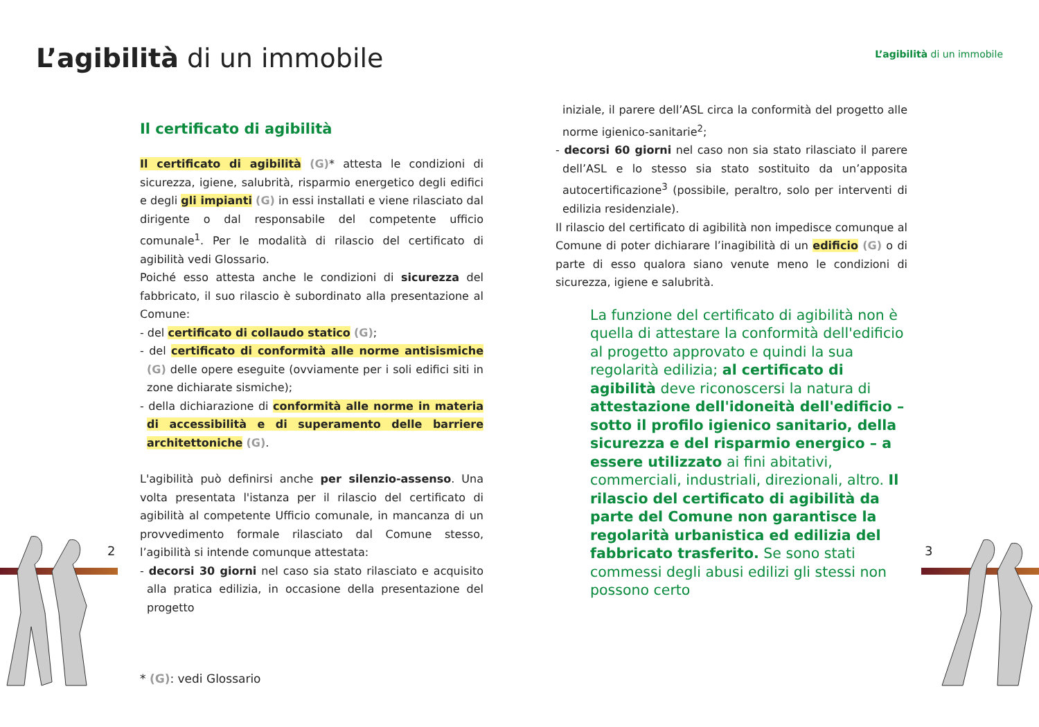L’agibilità di un immobile
Il certificato di agibilità
Il certificato di agibilità (G)* attesta le condizioni di sicurezza, igiene, salubrità, risparmio energetico degli edifici e degli gli impianti (G) in essi installati e viene rilasciato dal dirigente o dal responsabile del competente ufficio comunale<sup>1</sup>. Per le modalità di rilascio del certificato di agibilità vedi Glossario.
Poiché esso attesta anche le condizioni di sicurezza del fabbricato, il suo rilascio è subordinato alla presentazione al Comune:
- del certificato di collaudo statico (G);
- del certificato di conformità alle norme antisismiche (G) delle opere eseguite (ovviamente per i soli edifici siti in zone dichiarate sismiche);
- della dichiarazione di conformità alle norme in materia di accessibilità e di superamento delle barriere architettoniche (G).
L'agibilità può definirsi anche per silenzio-assenso. Una volta presentata l'istanza per il rilascio del certificato di agibilità al competente Ufficio comunale, in mancanza di un provvedimento formale rilasciato dal Comune stesso, l’agibilità si intende comunque attestata:
- decorsi 30 giorni nel caso sia stato rilasciato e acquisito alla pratica edilizia, in occasione della presentazione del progetto
2
* (G): vedi Glossario
L’agibilità di un immobile
iniziale, il parere dell’ASL circa la conformità del progetto alle norme igienico-sanitarie<sup>2</sup>;
- decorsi 60 giorni nel caso non sia stato rilasciato il parere dell’ASL e lo stesso sia stato sostituito da un’apposita autocertificazione<sup>3</sup> (possibile, peraltro, solo per interventi di edilizia residenziale).
Il rilascio del certificato di agibilità non impedisce comunque al Comune di poter dichiarare l’inagibilità di un edificio (G) o di parte di esso qualora siano venute meno le condizioni di sicurezza, igiene e salubrità.
La funzione del certificato di agibilità non è quella di attestare la conformità dell'edificio al progetto approvato e quindi la sua regolarità edilizia; al certificato di agibilità deve riconoscersi la natura di attestazione dell'idoneità dell'edificio – sotto il profilo igienico sanitario, della sicurezza e del risparmio energico – a essere utilizzato ai fini abitativi, commerciali, industriali, direzionali, altro. Il rilascio del certificato di agibilità da parte del Comune non garantisce la regolarità urbanistica ed edilizia del fabbricato trasferito. Se sono stati commessi degli abusi edilizi gli stessi non possono certo
3